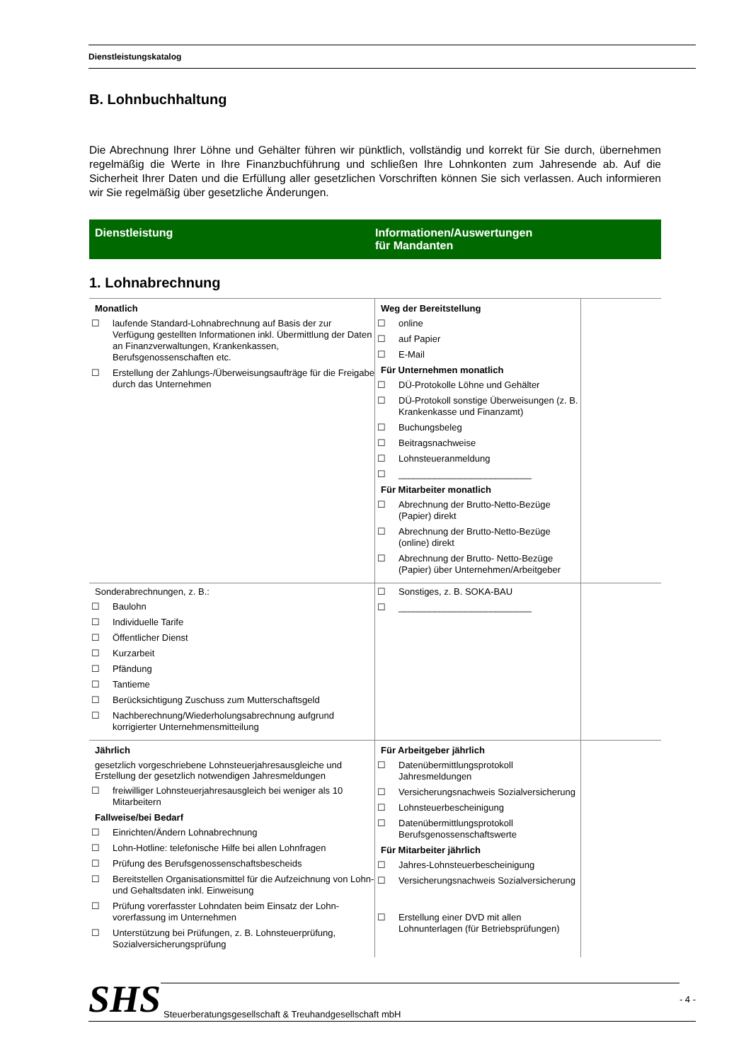Dienstleistungskatalog
B. Lohnbuchhaltung
Die Abrechnung Ihrer Löhne und Gehälter führen wir pünktlich, vollständig und korrekt für Sie durch, übernehmen regelmäßig die Werte in Ihre Finanzbuchführung und schließen Ihre Lohnkonten zum Jahresende ab. Auf die Sicherheit Ihrer Daten und die Erfüllung aller gesetzlichen Vorschriften können Sie sich verlassen. Auch informieren wir Sie regelmäßig über gesetzliche Änderungen.
Dienstleistung Informationen/Auswertungen
für Mandanten
1. Lohnabrechnung
| Monatlich ☐ laufende Standard-Lohnabrechnung auf Basis der zur Verfügung gestellten Informationen inkl. Übermittlung der Daten an Finanzverwaltungen, Krankenkassen, Berufsgenossenschaften etc. ☐ Erstellung der Zahlungs-/Überweisungsaufträge für die Freigabe durch das Unternehmen | Weg der Bereitstellung ☐ online ☐ auf Papier ☐ E-Mail Für Unternehmen monatlich ☐ DÜ-Protokolle Löhne und Gehälter ☐ DÜ-Protokoll sonstige Überweisungen (z. B. Krankenkasse und Finanzamt) ☐ Buchungsbeleg ☐ Beitragsnachweise ☐ Lohnsteueranmeldung ☐ __________________________ Für Mitarbeiter monatlich ☐ Abrechnung der Brutto-Netto-Bezüge (Papier) direkt ☐ Abrechnung der Brutto-Netto-Bezüge (online) direkt ☐ Abrechnung der Brutto- Netto-Bezüge (Papier) über Unternehmen/Arbeitgeber | |
| Sonderabrechnungen, z. B.: ☐ Baulohn ☐ Individuelle Tarife ☐ Öffentlicher Dienst ☐ Kurzarbeit ☐ Pfändung ☐ Tantieme ☐ Berücksichtigung Zuschuss zum Mutterschaftsgeld ☐ Nachberechnung/Wiederholungsabrechnung aufgrund korrigierter Unternehmensmitteilung | ☐ Sonstiges, z. B. SOKA-BAU ☐ __________________________ | |
| Jährlich gesetzlich vorgeschriebene Lohnsteuerjahresausgleiche und Erstellung der gesetzlich notwendigen Jahresmeldungen ☐ freiwilliger Lohnsteuerjahresausgleich bei weniger als 10 Mitarbeitern Fallweise/bei Bedarf ☐ Einrichten/Ändern Lohnabrechnung ☐ Lohn-Hotline: telefonische Hilfe bei allen Lohnfragen ☐ Prüfung des Berufsgenossenschaftsbescheids ☐ Bereitstellen Organisationsmittel für die Aufzeichnung von Lohn- und Gehaltsdaten inkl. Einweisung ☐ Prüfung vorerfasster Lohndaten beim Einsatz der Lohn-vorerfassung im Unternehmen ☐ Unterstützung bei Prüfungen, z. B. Lohnsteuerprüfung, Sozialversicherungsprüfung | Für Arbeitgeber jährlich ☐ Datenübermittlungsprotokoll Jahresmeldungen ☐ Versicherungsnachweis Sozialversicherung ☐ Lohnsteuerbescheinigung ☐ Datenübermittlungsprotokoll Berufsgenossenschaftswerte Für Mitarbeiter jährlich ☐ Jahres-Lohnsteuerbescheinigung ☐ Versicherungsnachweis Sozialversicherung ☐ Erstellung einer DVD mit allen Lohnunterlagen (für Betriebsprüfungen) | |
SHS Steuerberatungsgesellschaft & Treuhandgesellschaft mbH - 4 -